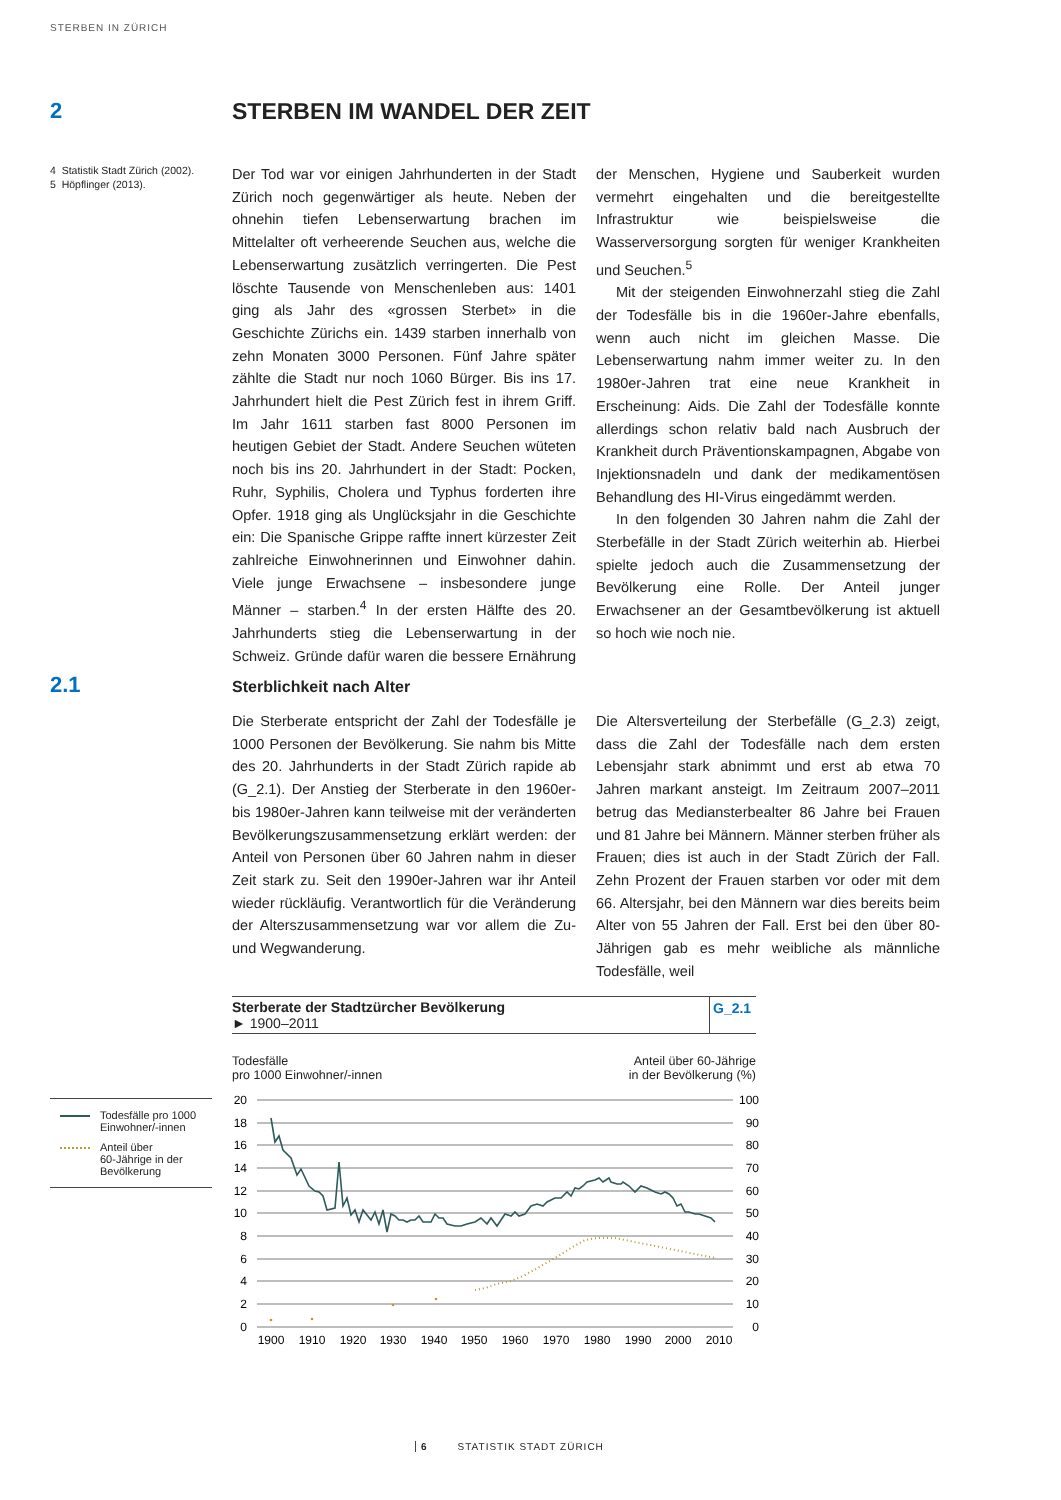STERBEN IN ZÜRICH
2 STERBEN IM WANDEL DER ZEIT
4 Statistik Stadt Zürich (2002).
5 Höpflinger (2013).
Der Tod war vor einigen Jahrhunderten in der Stadt Zürich noch gegenwärtiger als heute. Neben der ohnehin tiefen Lebenserwartung brachen im Mittelalter oft verheerende Seuchen aus, welche die Lebenserwartung zusätzlich verringerten. Die Pest löschte Tausende von Menschenleben aus: 1401 ging als Jahr des «grossen Sterbet» in die Geschichte Zürichs ein. 1439 starben innerhalb von zehn Monaten 3000 Personen. Fünf Jahre später zählte die Stadt nur noch 1060 Bürger. Bis ins 17. Jahrhundert hielt die Pest Zürich fest in ihrem Griff. Im Jahr 1611 starben fast 8000 Personen im heutigen Gebiet der Stadt. Andere Seuchen wüteten noch bis ins 20. Jahrhundert in der Stadt: Pocken, Ruhr, Syphilis, Cholera und Typhus forderten ihre Opfer. 1918 ging als Unglücksjahr in die Geschichte ein: Die Spanische Grippe raffte innert kürzester Zeit zahlreiche Einwohnerinnen und Einwohner dahin. Viele junge Erwachsene – insbesondere junge Männer – starben.<sup>4</sup> In der ersten Hälfte des 20. Jahrhunderts stieg die Lebenserwartung in der Schweiz. Gründe dafür waren die bessere Ernährung der Menschen, Hygiene und Sauberkeit wurden vermehrt eingehalten und die bereitgestellte Infrastruktur wie beispielsweise die Wasserversorgung sorgten für weniger Krankheiten und Seuchen.<sup>5</sup>
Mit der steigenden Einwohnerzahl stieg die Zahl der Todesfälle bis in die 1960er-Jahre ebenfalls, wenn auch nicht im gleichen Masse. Die Lebenserwartung nahm immer weiter zu. In den 1980er-Jahren trat eine neue Krankheit in Erscheinung: Aids. Die Zahl der Todesfälle konnte allerdings schon relativ bald nach Ausbruch der Krankheit durch Präventionskampagnen, Abgabe von Injektionsnadeln und dank der medikamentösen Behandlung des HI-Virus eingedämmt werden.
In den folgenden 30 Jahren nahm die Zahl der Sterbefälle in der Stadt Zürich weiterhin ab. Hierbei spielte jedoch auch die Zusammensetzung der Bevölkerung eine Rolle. Der Anteil junger Erwachsener an der Gesamtbevölkerung ist aktuell so hoch wie noch nie.
2.1
Sterblichkeit nach Alter
Die Sterberate entspricht der Zahl der Todesfälle je 1000 Personen der Bevölkerung. Sie nahm bis Mitte des 20. Jahrhunderts in der Stadt Zürich rapide ab (G_2.1). Der Anstieg der Sterberate in den 1960er- bis 1980er-Jahren kann teilweise mit der veränderten Bevölkerungszusammensetzung erklärt werden: der Anteil von Personen über 60 Jahren nahm in dieser Zeit stark zu. Seit den 1990er-Jahren war ihr Anteil wieder rückläufig. Verantwortlich für die Veränderung der Alterszusammensetzung war vor allem die Zu- und Wegwanderung.
Die Altersverteilung der Sterbefälle (G_2.3) zeigt, dass die Zahl der Todesfälle nach dem ersten Lebensjahr stark abnimmt und erst ab etwa 70 Jahren markant ansteigt. Im Zeitraum 2007–2011 betrug das Mediansterbealter 86 Jahre bei Frauen und 81 Jahre bei Männern. Männer sterben früher als Frauen; dies ist auch in der Stadt Zürich der Fall. Zehn Prozent der Frauen starben vor oder mit dem 66. Altersjahr, bei den Männern war dies bereits beim Alter von 55 Jahren der Fall. Erst bei den über 80-Jährigen gab es mehr weibliche als männliche Todesfälle, weil
Sterberate der Stadtzürcher Bevölkerung
► 1900–2011
G_2.1
Todesfälle
pro 1000 Einwohner/-innen
Anteil über 60-Jährige
in der Bevölkerung (%)
Todesfälle pro 1000
Einwohner/-innen
Anteil über
60-Jährige in der
Bevölkerung
20
18
16
14
12
10
8
6
4
2
0
100
90
80
70
60
50
40
30
20
10
0
1900
1910
1920
1930
1940
1950
1960
1970
1980
1990
2000
2010
6 STATISTIK STADT ZÜRICH